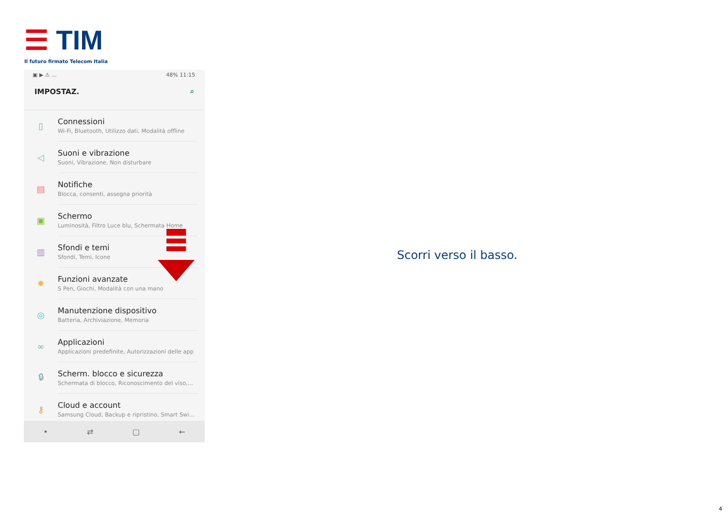☰ TIM
Il futuro firmato Telecom Italia
▣ ▶ ⚠ ... 48% 11:15
IMPOSTAZ. ⌕
▯
Connessioni
Wi-Fi, Bluetooth, Utilizzo dati, Modalità offline
◁
Suoni e vibrazione
Suoni, Vibrazione, Non disturbare
▤
Notifiche
Blocca, consenti, assegna priorità
▣
Schermo
Luminosità, Filtro Luce blu, Schermata Home
▥
Sfondi e temi
Sfondi, Temi, Icone
✹
Funzioni avanzate
S Pen, Giochi, Modalità con una mano
◎
Manutenzione dispositivo
Batteria, Archiviazione, Memoria
∞
Applicazioni
Applicazioni predefinite, Autorizzazioni delle app
🔒︎
Scherm. blocco e sicurezza
Schermata di blocco, Riconoscimento del viso,...
⚷
Cloud e account
Samsung Cloud, Backup e ripristino, Smart Swi...
• ⇄ ▢ ←
Scorri verso il basso.
4